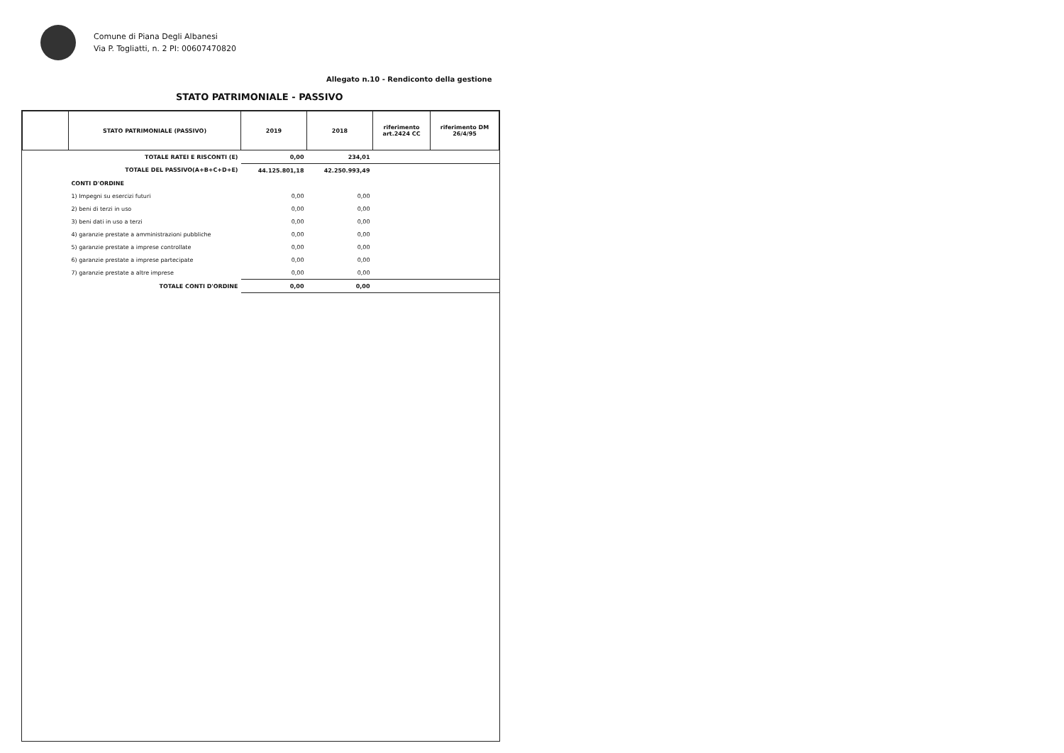Comune di Piana Degli Albanesi
Via P. Togliatti, n. 2 PI: 00607470820
Allegato n.10 - Rendiconto della gestione
STATO PATRIMONIALE - PASSIVO
| | STATO PATRIMONIALE (PASSIVO) | 2019 | 2018 | riferimento art.2424 CC | riferimento DM 26/4/95 |
| --- | --- | --- | --- | --- | --- |
| | TOTALE RATEI E RISCONTI (E) | 0,00 | 234,01 | | |
| | TOTALE DEL PASSIVO(A+B+C+D+E) | 44.125.801,18 | 42.250.993,49 | | |
| | CONTI D'ORDINE | | | | |
| | 1) Impegni su esercizi futuri | 0,00 | 0,00 | | |
| | 2) beni di terzi in uso | 0,00 | 0,00 | | |
| | 3) beni dati in uso a terzi | 0,00 | 0,00 | | |
| | 4) garanzie prestate a amministrazioni pubbliche | 0,00 | 0,00 | | |
| | 5) garanzie prestate a imprese controllate | 0,00 | 0,00 | | |
| | 6) garanzie prestate a imprese partecipate | 0,00 | 0,00 | | |
| | 7) garanzie prestate a altre imprese | 0,00 | 0,00 | | |
| | TOTALE CONTI D'ORDINE | 0,00 | 0,00 | | |